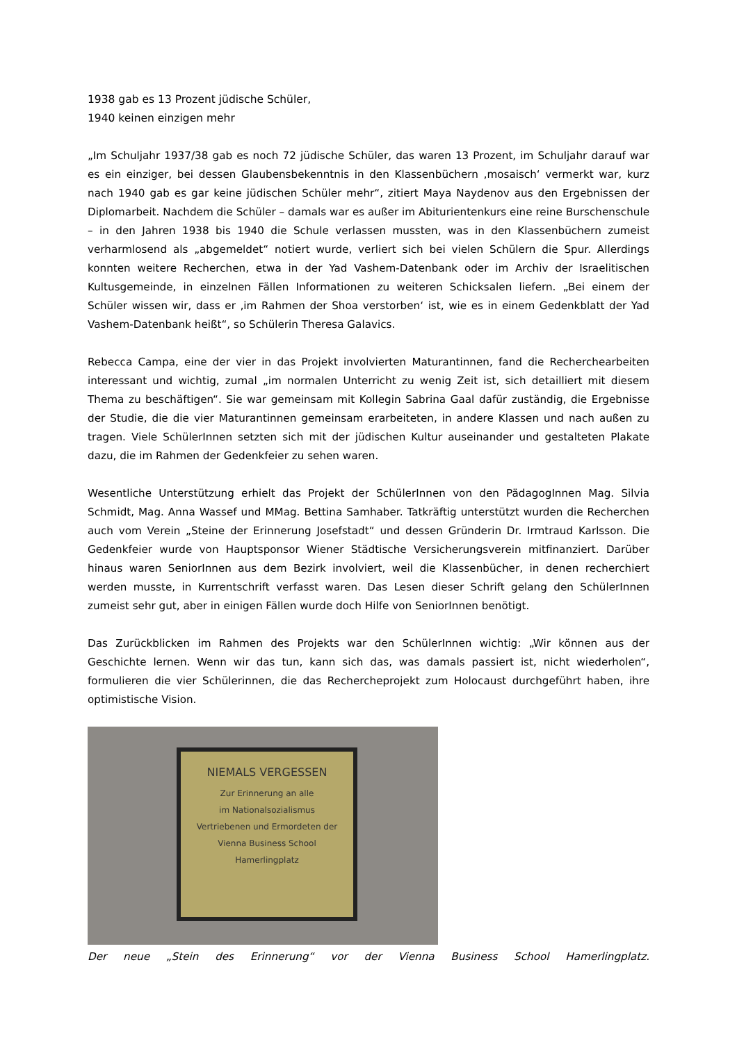1938 gab es 13 Prozent jüdische Schüler,
1940 keinen einzigen mehr
„Im Schuljahr 1937/38 gab es noch 72 jüdische Schüler, das waren 13 Prozent, im Schuljahr darauf war es ein einziger, bei dessen Glaubensbekenntnis in den Klassenbüchern ‚mosaisch‘ vermerkt war, kurz nach 1940 gab es gar keine jüdischen Schüler mehr“, zitiert Maya Naydenov aus den Ergebnissen der Diplomarbeit. Nachdem die Schüler – damals war es außer im Abiturientenkurs eine reine Burschenschule – in den Jahren 1938 bis 1940 die Schule verlassen mussten, was in den Klassenbüchern zumeist verharmlosend als „abgemeldet“ notiert wurde, verliert sich bei vielen Schülern die Spur. Allerdings konnten weitere Recherchen, etwa in der Yad Vashem-Datenbank oder im Archiv der Israelitischen Kultusgemeinde, in einzelnen Fällen Informationen zu weiteren Schicksalen liefern. „Bei einem der Schüler wissen wir, dass er ‚im Rahmen der Shoa verstorben‘ ist, wie es in einem Gedenkblatt der Yad Vashem-Datenbank heißt“, so Schülerin Theresa Galavics.
Rebecca Campa, eine der vier in das Projekt involvierten Maturantinnen, fand die Recherchearbeiten interessant und wichtig, zumal „im normalen Unterricht zu wenig Zeit ist, sich detailliert mit diesem Thema zu beschäftigen“. Sie war gemeinsam mit Kollegin Sabrina Gaal dafür zuständig, die Ergebnisse der Studie, die die vier Maturantinnen gemeinsam erarbeiteten, in andere Klassen und nach außen zu tragen. Viele SchülerInnen setzten sich mit der jüdischen Kultur auseinander und gestalteten Plakate dazu, die im Rahmen der Gedenkfeier zu sehen waren.
Wesentliche Unterstützung erhielt das Projekt der SchülerInnen von den PädagogInnen Mag. Silvia Schmidt, Mag. Anna Wassef und MMag. Bettina Samhaber. Tatkräftig unterstützt wurden die Recherchen auch vom Verein „Steine der Erinnerung Josefstadt“ und dessen Gründerin Dr. Irmtraud Karlsson. Die Gedenkfeier wurde von Hauptsponsor Wiener Städtische Versicherungsverein mitfinanziert. Darüber hinaus waren SeniorInnen aus dem Bezirk involviert, weil die Klassenbücher, in denen recherchiert werden musste, in Kurrentschrift verfasst waren. Das Lesen dieser Schrift gelang den SchülerInnen zumeist sehr gut, aber in einigen Fällen wurde doch Hilfe von SeniorInnen benötigt.
Das Zurückblicken im Rahmen des Projekts war den SchülerInnen wichtig: „Wir können aus der Geschichte lernen. Wenn wir das tun, kann sich das, was damals passiert ist, nicht wiederholen“, formulieren die vier Schülerinnen, die das Rechercheprojekt zum Holocaust durchgeführt haben, ihre optimistische Vision.
NIEMALS VERGESSEN
Zur Erinnerung an alle
im Nationalsozialismus
Vertriebenen und Ermordeten der
Vienna Business School
Hamerlingplatz
Der neue „Stein des Erinnerung“ vor der Vienna Business School Hamerlingplatz.